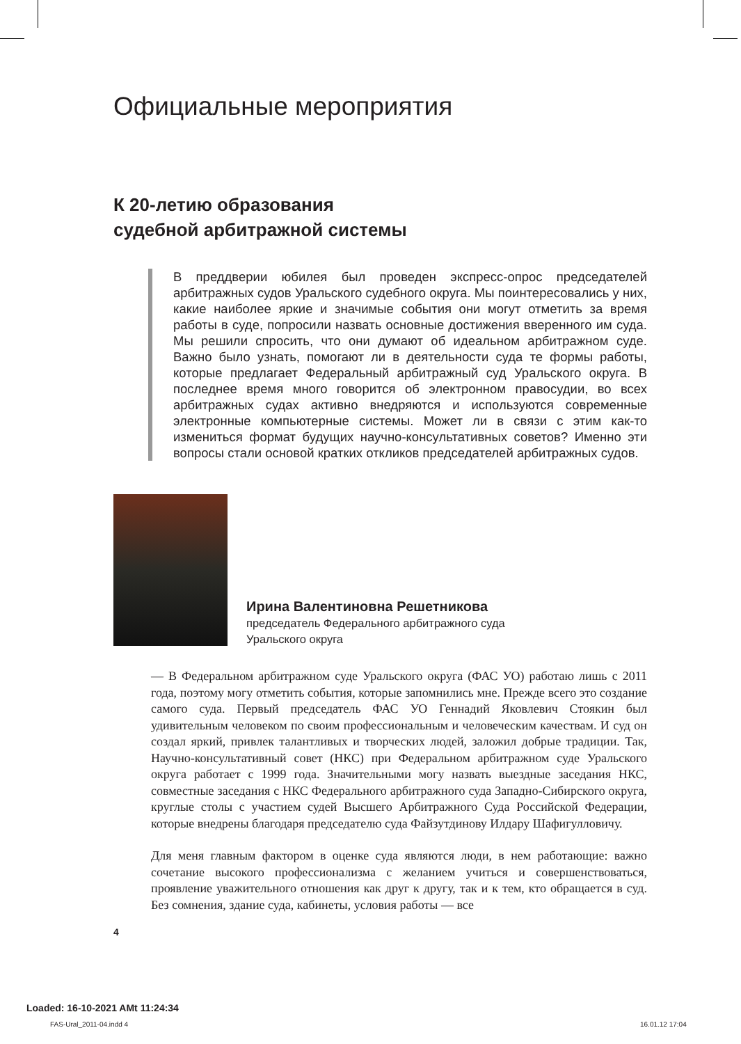Официальные мероприятия
К 20-летию образования
судебной арбитражной системы
В преддверии юбилея был проведен экспресс-опрос председателей арбитражных судов Уральского судебного округа. Мы поинтересовались у них, какие наиболее яркие и значимые события они могут отметить за время работы в суде, попросили назвать основные достижения вверенного им суда. Мы решили спросить, что они думают об идеальном арбитражном суде. Важно было узнать, помогают ли в деятельности суда те формы работы, которые предлагает Федеральный арбитражный суд Уральского округа. В последнее время много говорится об электронном правосудии, во всех арбитражных судах активно внедряются и используются современные электронные компьютерные системы. Может ли в связи с этим как-то измениться формат будущих научно-консультативных советов? Именно эти вопросы стали основой кратких откликов председателей арбитражных судов.
Ирина Валентиновна Решетникова
председатель Федерального арбитражного суда
Уральского округа
— В Федеральном арбитражном суде Уральского округа (ФАС УО) работаю лишь с 2011 года, поэтому могу отметить события, которые запомнились мне. Прежде всего это создание самого суда. Первый председатель ФАС УО Геннадий Яковлевич Стоякин был удивительным человеком по своим профессиональным и человеческим качествам. И суд он создал яркий, привлек талантливых и творческих людей, заложил добрые традиции. Так, Научно-консультативный совет (НКС) при Федеральном арбитражном суде Уральского округа работает с 1999 года. Значительными могу назвать выездные заседания НКС, совместные заседания с НКС Федерального арбитражного суда Западно-Сибирского округа, круглые столы с участием судей Высшего Арбитражного Суда Российской Федерации, которые внедрены благодаря председателю суда Файзутдинову Илдару Шафигулловичу.
Для меня главным фактором в оценке суда являются люди, в нем работающие: важно сочетание высокого профессионализма с желанием учиться и совершенствоваться, проявление уважительного отношения как друг к другу, так и к тем, кто обращается в суд. Без сомнения, здание суда, кабинеты, условия работы — все
4
Loaded: 16-10-2021 AMt 11:24:34
FAS-Ural_2011-04.indd 4 16.01.12 17:04